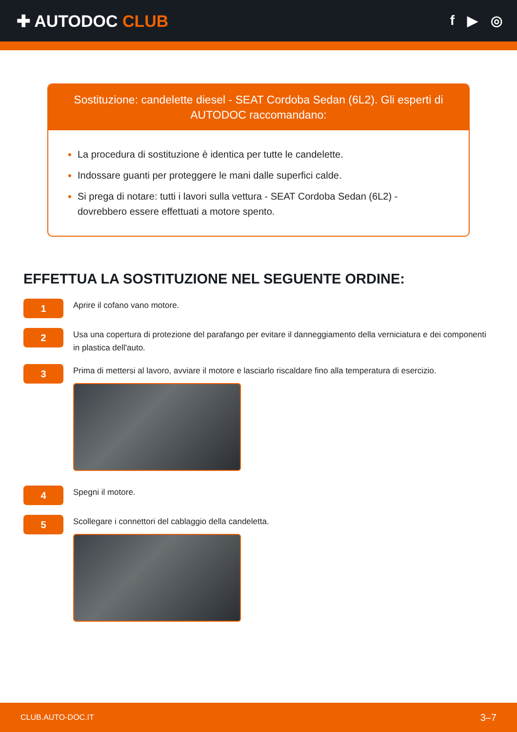✚ AUTODOC CLUB
f ▶ ◎
Sostituzione: candelette diesel - SEAT Cordoba Sedan (6L2). Gli esperti di AUTODOC raccomandano:
La procedura di sostituzione è identica per tutte le candelette.
Indossare guanti per proteggere le mani dalle superfici calde.
Si prega di notare: tutti i lavori sulla vettura - SEAT Cordoba Sedan (6L2) - dovrebbero essere effettuati a motore spento.
EFFETTUA LA SOSTITUZIONE NEL SEGUENTE ORDINE:
1
Aprire il cofano vano motore.
2
Usa una copertura di protezione del parafango per evitare il danneggiamento della verniciatura e dei componenti in plastica dell'auto.
3
Prima di mettersi al lavoro, avviare il motore e lasciarlo riscaldare fino alla temperatura di esercizio.
4
Spegni il motore.
5
Scollegare i connettori del cablaggio della candeletta.
CLUB.AUTO-DOC.IT 3–7